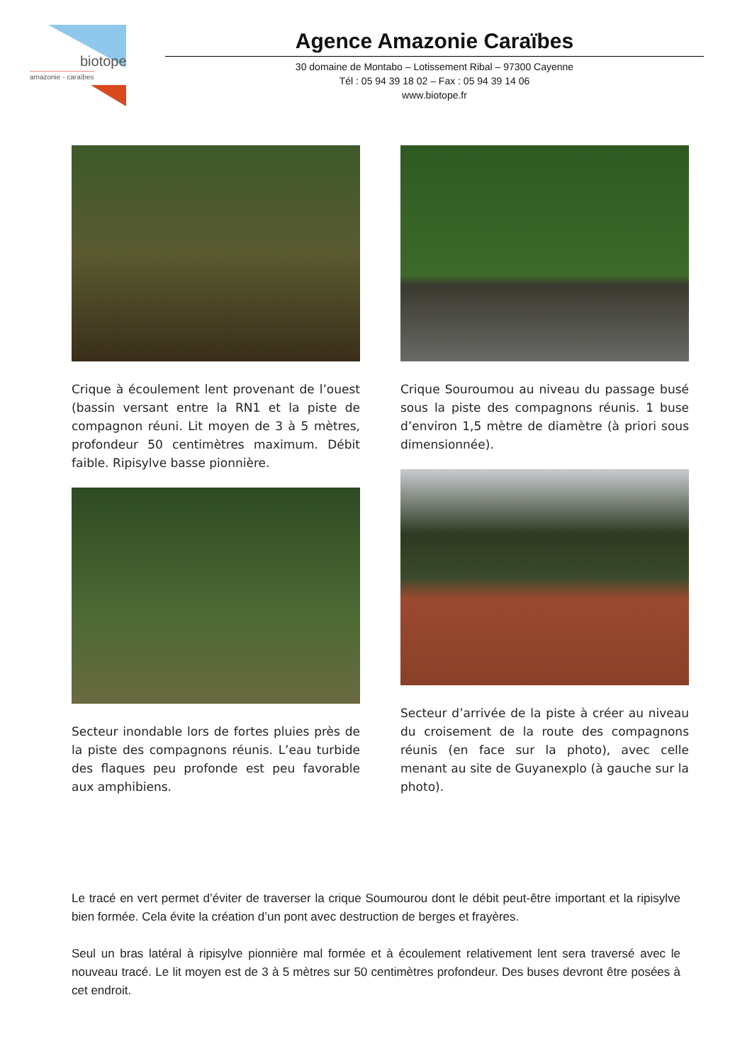biotope
amazonie - caraïbes
Agence Amazonie Caraïbes
30 domaine de Montabo – Lotissement Ribal – 97300 Cayenne
Tél : 05 94 39 18 02 – Fax : 05 94 39 14 06
www.biotope.fr
Crique à écoulement lent provenant de l’ouest (bassin versant entre la RN1 et la piste de compagnon réuni. Lit moyen de 3 à 5 mètres, profondeur 50 centimètres maximum. Débit faible. Ripisylve basse pionnière.
Secteur inondable lors de fortes pluies près de la piste des compagnons réunis. L’eau turbide des flaques peu profonde est peu favorable aux amphibiens.
Crique Souroumou au niveau du passage busé sous la piste des compagnons réunis. 1 buse d’environ 1,5 mètre de diamètre (à priori sous dimensionnée).
Secteur d’arrivée de la piste à créer au niveau du croisement de la route des compagnons réunis (en face sur la photo), avec celle menant au site de Guyanexplo (à gauche sur la photo).
Le tracé en vert permet d’éviter de traverser la crique Soumourou dont le débit peut-être important et la ripisylve bien formée. Cela évite la création d’un pont avec destruction de berges et frayères.
Seul un bras latéral à ripisylve pionnière mal formée et à écoulement relativement lent sera traversé avec le nouveau tracé. Le lit moyen est de 3 à 5 mètres sur 50 centimètres profondeur. Des buses devront être posées à cet endroit.